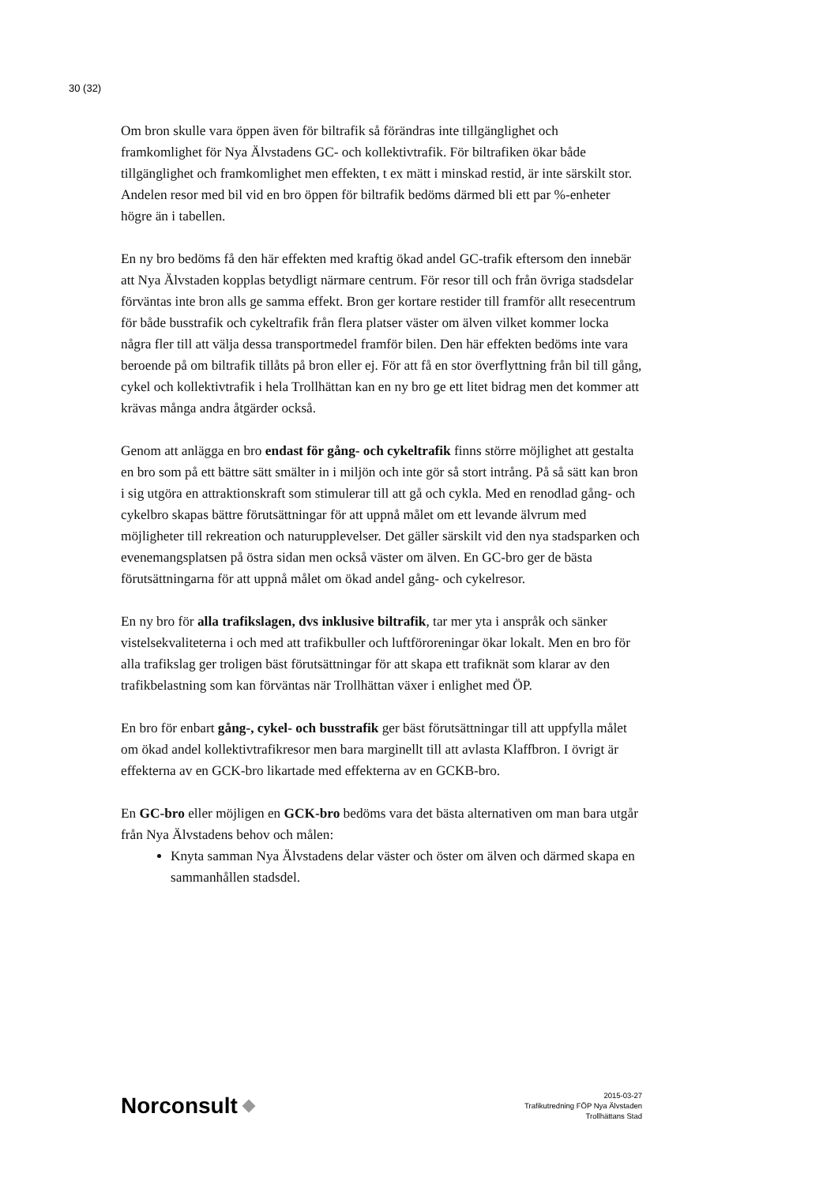30 (32)
Om bron skulle vara öppen även för biltrafik så förändras inte tillgänglighet och framkomlighet för Nya Älvstadens GC- och kollektivtrafik. För biltrafiken ökar både tillgänglighet och framkomlighet men effekten, t ex mätt i minskad restid, är inte särskilt stor. Andelen resor med bil vid en bro öppen för biltrafik bedöms därmed bli ett par %-enheter högre än i tabellen.
En ny bro bedöms få den här effekten med kraftig ökad andel GC-trafik eftersom den innebär att Nya Älvstaden kopplas betydligt närmare centrum. För resor till och från övriga stadsdelar förväntas inte bron alls ge samma effekt. Bron ger kortare restider till framför allt resecentrum för både busstrafik och cykeltrafik från flera platser väster om älven vilket kommer locka några fler till att välja dessa transportmedel framför bilen. Den här effekten bedöms inte vara beroende på om biltrafik tillåts på bron eller ej. För att få en stor överflyttning från bil till gång, cykel och kollektivtrafik i hela Trollhättan kan en ny bro ge ett litet bidrag men det kommer att krävas många andra åtgärder också.
Genom att anlägga en bro endast för gång- och cykeltrafik finns större möjlighet att gestalta en bro som på ett bättre sätt smälter in i miljön och inte gör så stort intrång. På så sätt kan bron i sig utgöra en attraktionskraft som stimulerar till att gå och cykla. Med en renodlad gång- och cykelbro skapas bättre förutsättningar för att uppnå målet om ett levande älvrum med möjligheter till rekreation och naturupplevelser. Det gäller särskilt vid den nya stadsparken och evenemangsplatsen på östra sidan men också väster om älven. En GC-bro ger de bästa förutsättningarna för att uppnå målet om ökad andel gång- och cykelresor.
En ny bro för alla trafikslagen, dvs inklusive biltrafik, tar mer yta i anspråk och sänker vistelsekvaliteterna i och med att trafikbuller och luftföroreningar ökar lokalt. Men en bro för alla trafikslag ger troligen bäst förutsättningar för att skapa ett trafiknät som klarar av den trafikbelastning som kan förväntas när Trollhättan växer i enlighet med ÖP.
En bro för enbart gång-, cykel- och busstrafik ger bäst förutsättningar till att uppfylla målet om ökad andel kollektivtrafikresor men bara marginellt till att avlasta Klaffbron. I övrigt är effekterna av en GCK-bro likartade med effekterna av en GCKB-bro.
En GC-bro eller möjligen en GCK-bro bedöms vara det bästa alternativen om man bara utgår från Nya Älvstadens behov och målen:
Knyta samman Nya Älvstadens delar väster och öster om älven och därmed skapa en sammanhållen stadsdel.
Norconsult
2015-03-27
Trafikutredning FÖP Nya Älvstaden
Trollhättans Stad